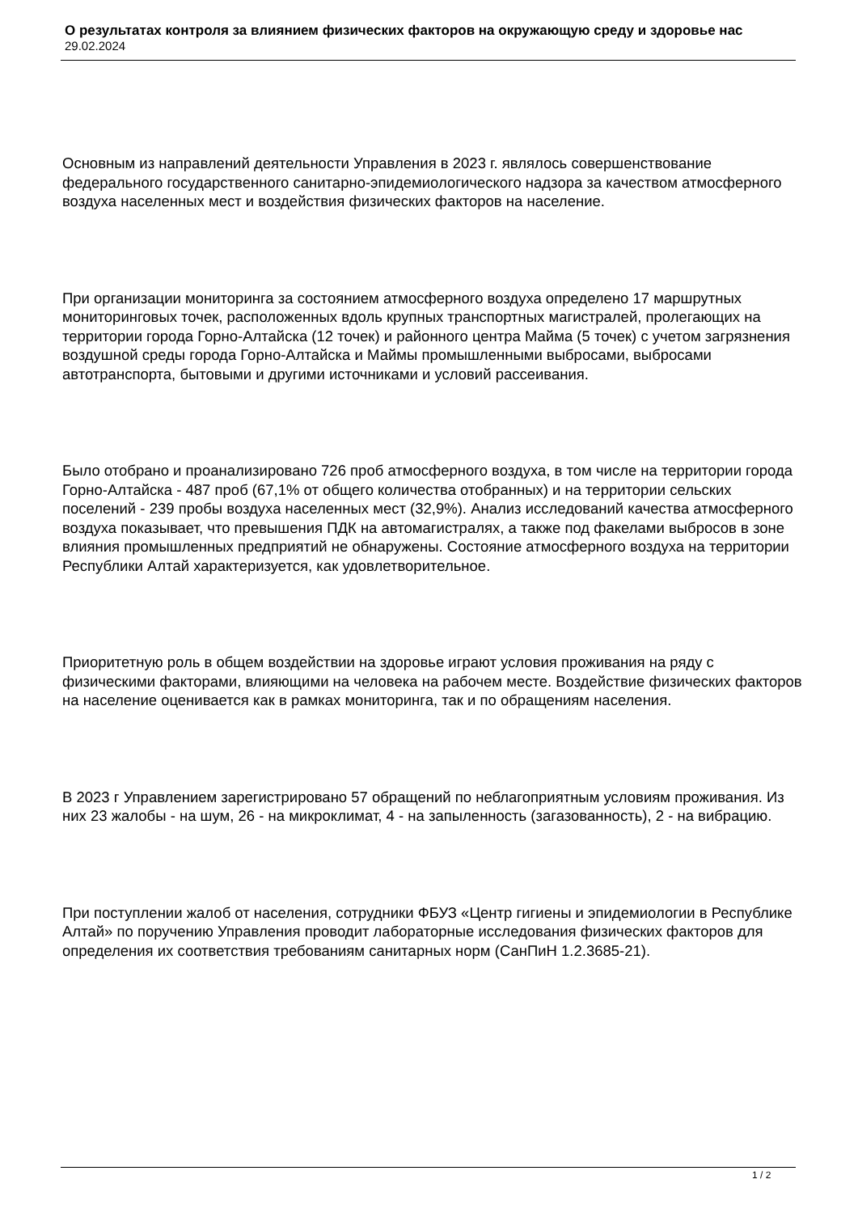О результатах контроля за влиянием физических факторов на окружающую среду и здоровье нас
29.02.2024
Основным из направлений деятельности Управления в 2023 г. являлось совершенствование федерального государственного санитарно-эпидемиологического надзора за качеством атмосферного воздуха населенных мест и воздействия физических факторов на население.
При организации мониторинга за состоянием атмосферного воздуха определено 17 маршрутных мониторинговых точек, расположенных вдоль крупных транспортных магистралей, пролегающих на территории города Горно-Алтайска (12 точек) и районного центра Майма (5 точек) с учетом загрязнения воздушной среды города Горно-Алтайска и Маймы промышленными выбросами, выбросами автотранспорта, бытовыми и другими источниками и условий рассеивания.
Было отобрано и проанализировано 726 проб атмосферного воздуха, в том числе на территории города Горно-Алтайска - 487 проб (67,1% от общего количества отобранных) и на территории сельских поселений - 239 пробы воздуха населенных мест (32,9%). Анализ исследований качества атмосферного воздуха показывает, что превышения ПДК на автомагистралях, а также под факелами выбросов в зоне влияния промышленных предприятий не обнаружены. Состояние атмосферного воздуха на территории Республики Алтай характеризуется, как удовлетворительное.
Приоритетную роль в общем воздействии на здоровье играют условия проживания на ряду с физическими факторами, влияющими на человека на рабочем месте. Воздействие физических факторов на население оценивается как в рамках мониторинга, так и по обращениям населения.
В 2023 г Управлением зарегистрировано 57 обращений по неблагоприятным условиям проживания. Из них 23 жалобы - на шум, 26 - на микроклимат, 4 - на запыленность (загазованность), 2 - на вибрацию.
При поступлении жалоб от населения, сотрудники ФБУЗ «Центр гигиены и эпидемиологии в Республике Алтай» по поручению Управления проводит лабораторные исследования физических факторов для определения их соответствия требованиям санитарных норм (СанПиН 1.2.3685-21).
1 / 2